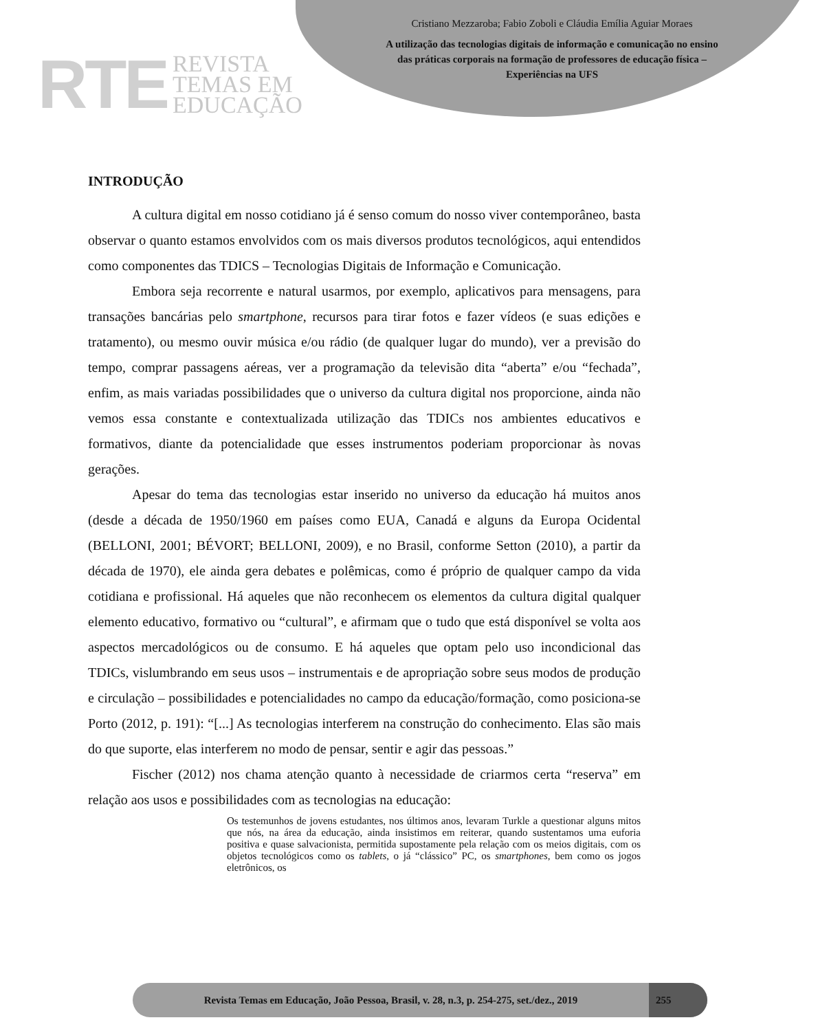RTE
REVISTA
TEMAS EM
EDUCAÇÃO
Cristiano Mezzaroba; Fabio Zoboli e Cláudia Emília Aguiar Moraes
A utilização das tecnologias digitais de informação e comunicação no ensino das práticas corporais na formação de professores de educação física – Experiências na UFS
INTRODUÇÃO
A cultura digital em nosso cotidiano já é senso comum do nosso viver contemporâneo, basta observar o quanto estamos envolvidos com os mais diversos produtos tecnológicos, aqui entendidos como componentes das TDICS – Tecnologias Digitais de Informação e Comunicação.
Embora seja recorrente e natural usarmos, por exemplo, aplicativos para mensagens, para transações bancárias pelo smartphone, recursos para tirar fotos e fazer vídeos (e suas edições e tratamento), ou mesmo ouvir música e/ou rádio (de qualquer lugar do mundo), ver a previsão do tempo, comprar passagens aéreas, ver a programação da televisão dita “aberta” e/ou “fechada”, enfim, as mais variadas possibilidades que o universo da cultura digital nos proporcione, ainda não vemos essa constante e contextualizada utilização das TDICs nos ambientes educativos e formativos, diante da potencialidade que esses instrumentos poderiam proporcionar às novas gerações.
Apesar do tema das tecnologias estar inserido no universo da educação há muitos anos (desde a década de 1950/1960 em países como EUA, Canadá e alguns da Europa Ocidental (BELLONI, 2001; BÉVORT; BELLONI, 2009), e no Brasil, conforme Setton (2010), a partir da década de 1970), ele ainda gera debates e polêmicas, como é próprio de qualquer campo da vida cotidiana e profissional. Há aqueles que não reconhecem os elementos da cultura digital qualquer elemento educativo, formativo ou “cultural”, e afirmam que o tudo que está disponível se volta aos aspectos mercadológicos ou de consumo. E há aqueles que optam pelo uso incondicional das TDICs, vislumbrando em seus usos – instrumentais e de apropriação sobre seus modos de produção e circulação – possibilidades e potencialidades no campo da educação/formação, como posiciona-se Porto (2012, p. 191): “[...] As tecnologias interferem na construção do conhecimento. Elas são mais do que suporte, elas interferem no modo de pensar, sentir e agir das pessoas.”
Fischer (2012) nos chama atenção quanto à necessidade de criarmos certa “reserva” em relação aos usos e possibilidades com as tecnologias na educação:
Os testemunhos de jovens estudantes, nos últimos anos, levaram Turkle a questionar alguns mitos que nós, na área da educação, ainda insistimos em reiterar, quando sustentamos uma euforia positiva e quase salvacionista, permitida supostamente pela relação com os meios digitais, com os objetos tecnológicos como os tablets, o já “clássico” PC, os smartphones, bem como os jogos eletrônicos, os
Revista Temas em Educação, João Pessoa, Brasil, v. 28, n.3, p. 254-275, set./dez., 2019
255